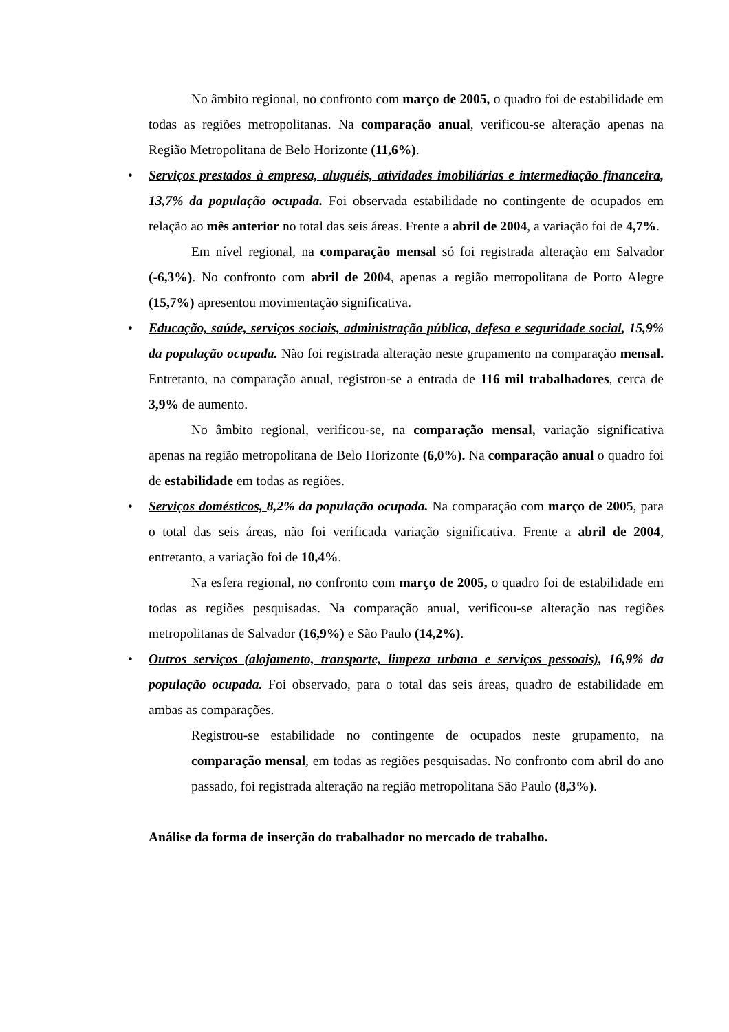No âmbito regional, no confronto com março de 2005, o quadro foi de estabilidade em todas as regiões metropolitanas. Na comparação anual, verificou-se alteração apenas na Região Metropolitana de Belo Horizonte (11,6%).
• Serviços prestados à empresa, aluguéis, atividades imobiliárias e intermediação financeira, 13,7% da população ocupada. Foi observada estabilidade no contingente de ocupados em relação ao mês anterior no total das seis áreas. Frente a abril de 2004, a variação foi de 4,7%.
Em nível regional, na comparação mensal só foi registrada alteração em Salvador (-6,3%). No confronto com abril de 2004, apenas a região metropolitana de Porto Alegre (15,7%) apresentou movimentação significativa.
• Educação, saúde, serviços sociais, administração pública, defesa e seguridade social, 15,9% da população ocupada. Não foi registrada alteração neste grupamento na comparação mensal. Entretanto, na comparação anual, registrou-se a entrada de 116 mil trabalhadores, cerca de 3,9% de aumento.
No âmbito regional, verificou-se, na comparação mensal, variação significativa apenas na região metropolitana de Belo Horizonte (6,0%). Na comparação anual o quadro foi de estabilidade em todas as regiões.
• Serviços domésticos, 8,2% da população ocupada. Na comparação com março de 2005, para o total das seis áreas, não foi verificada variação significativa. Frente a abril de 2004, entretanto, a variação foi de 10,4%.
Na esfera regional, no confronto com março de 2005, o quadro foi de estabilidade em todas as regiões pesquisadas. Na comparação anual, verificou-se alteração nas regiões metropolitanas de Salvador (16,9%) e São Paulo (14,2%).
• Outros serviços (alojamento, transporte, limpeza urbana e serviços pessoais), 16,9% da população ocupada. Foi observado, para o total das seis áreas, quadro de estabilidade em ambas as comparações.
Registrou-se estabilidade no contingente de ocupados neste grupamento, na comparação mensal, em todas as regiões pesquisadas. No confronto com abril do ano passado, foi registrada alteração na região metropolitana São Paulo (8,3%).
Análise da forma de inserção do trabalhador no mercado de trabalho.